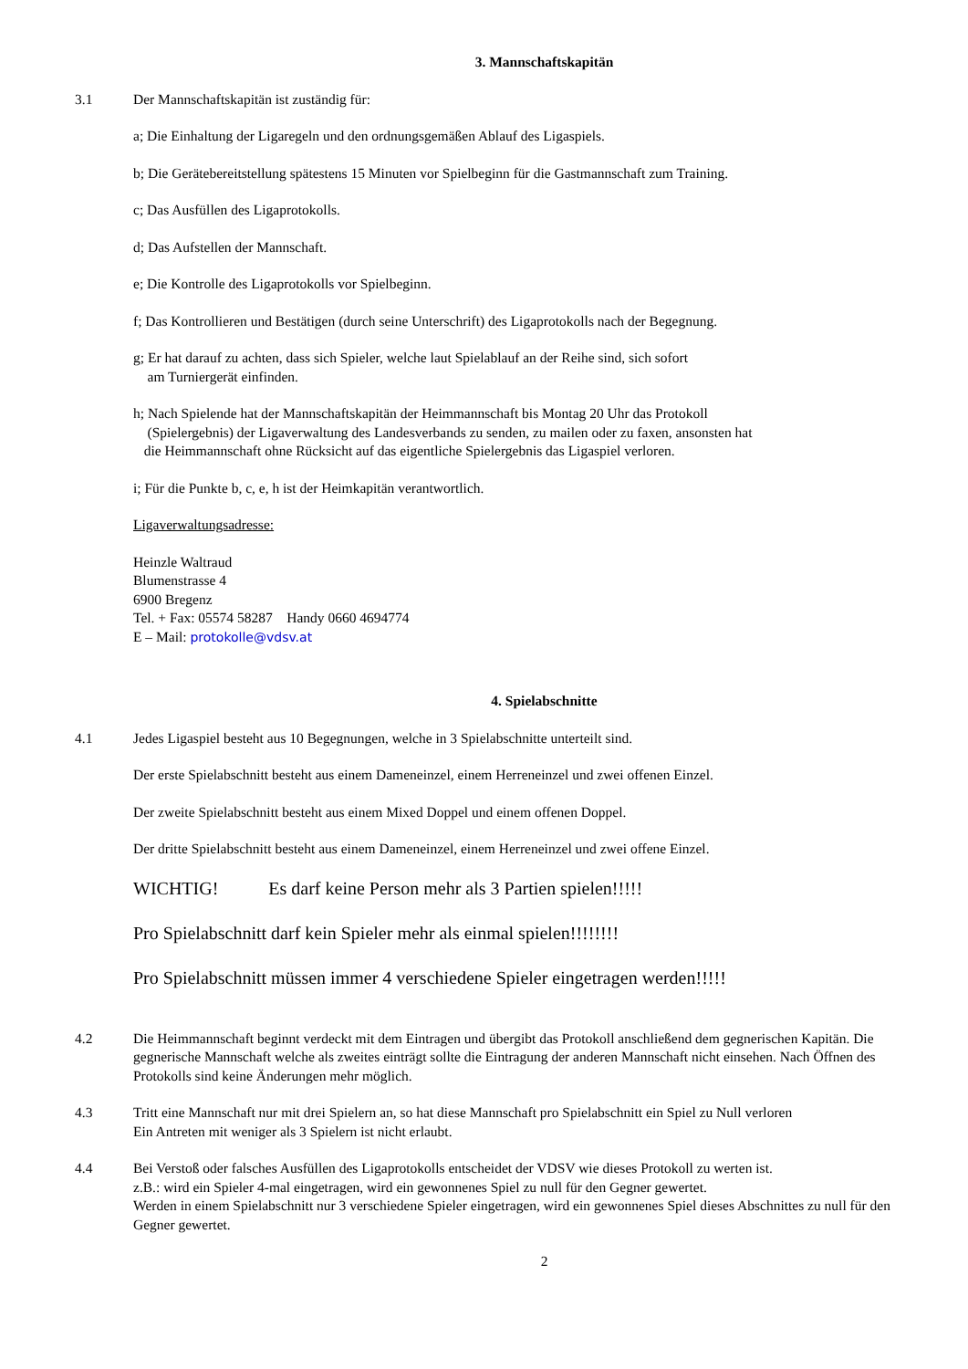3. Mannschaftskapitän
3.1 Der Mannschaftskapitän ist zuständig für:
a; Die Einhaltung der Ligaregeln und den ordnungsgemäßen Ablauf des Ligaspiels.
b; Die Gerätebereitstellung spätestens 15 Minuten vor Spielbeginn für die Gastmannschaft zum Training.
c; Das Ausfüllen des Ligaprotokolls.
d; Das Aufstellen der Mannschaft.
e; Die Kontrolle des Ligaprotokolls vor Spielbeginn.
f; Das Kontrollieren und Bestätigen (durch seine Unterschrift) des Ligaprotokolls nach der Begegnung.
g; Er hat darauf zu achten, dass sich Spieler, welche laut Spielablauf an der Reihe sind, sich sofort
am Turniergerät einfinden.
h; Nach Spielende hat der Mannschaftskapitän der Heimmannschaft bis Montag 20 Uhr das Protokoll
(Spielergebnis) der Ligaverwaltung des Landesverbands zu senden, zu mailen oder zu faxen, ansonsten hat
die Heimmannschaft ohne Rücksicht auf das eigentliche Spielergebnis das Ligaspiel verloren.
i; Für die Punkte b, c, e, h ist der Heimkapitän verantwortlich.
Ligaverwaltungsadresse:
Heinzle Waltraud
Blumenstrasse 4
6900 Bregenz
Tel. + Fax: 05574 58287 Handy 0660 4694774
E – Mail: protokolle@vdsv.at
4. Spielabschnitte
4.1 Jedes Ligaspiel besteht aus 10 Begegnungen, welche in 3 Spielabschnitte unterteilt sind.
Der erste Spielabschnitt besteht aus einem Dameneinzel, einem Herreneinzel und zwei offenen Einzel.
Der zweite Spielabschnitt besteht aus einem Mixed Doppel und einem offenen Doppel.
Der dritte Spielabschnitt besteht aus einem Dameneinzel, einem Herreneinzel und zwei offene Einzel.
WICHTIG! Es darf keine Person mehr als 3 Partien spielen!!!!!
Pro Spielabschnitt darf kein Spieler mehr als einmal spielen!!!!!!!!
Pro Spielabschnitt müssen immer 4 verschiedene Spieler eingetragen werden!!!!!
4.2 Die Heimmannschaft beginnt verdeckt mit dem Eintragen und übergibt das Protokoll anschließend dem gegnerischen Kapitän. Die gegnerische Mannschaft welche als zweites einträgt sollte die Eintragung der anderen Mannschaft nicht einsehen. Nach Öffnen des Protokolls sind keine Änderungen mehr möglich.
4.3 Tritt eine Mannschaft nur mit drei Spielern an, so hat diese Mannschaft pro Spielabschnitt ein Spiel zu Null verloren
Ein Antreten mit weniger als 3 Spielern ist nicht erlaubt.
4.4 Bei Verstoß oder falsches Ausfüllen des Ligaprotokolls entscheidet der VDSV wie dieses Protokoll zu werten ist.
z.B.: wird ein Spieler 4-mal eingetragen, wird ein gewonnenes Spiel zu null für den Gegner gewertet.
Werden in einem Spielabschnitt nur 3 verschiedene Spieler eingetragen, wird ein gewonnenes Spiel dieses Abschnittes zu null für den Gegner gewertet.
2